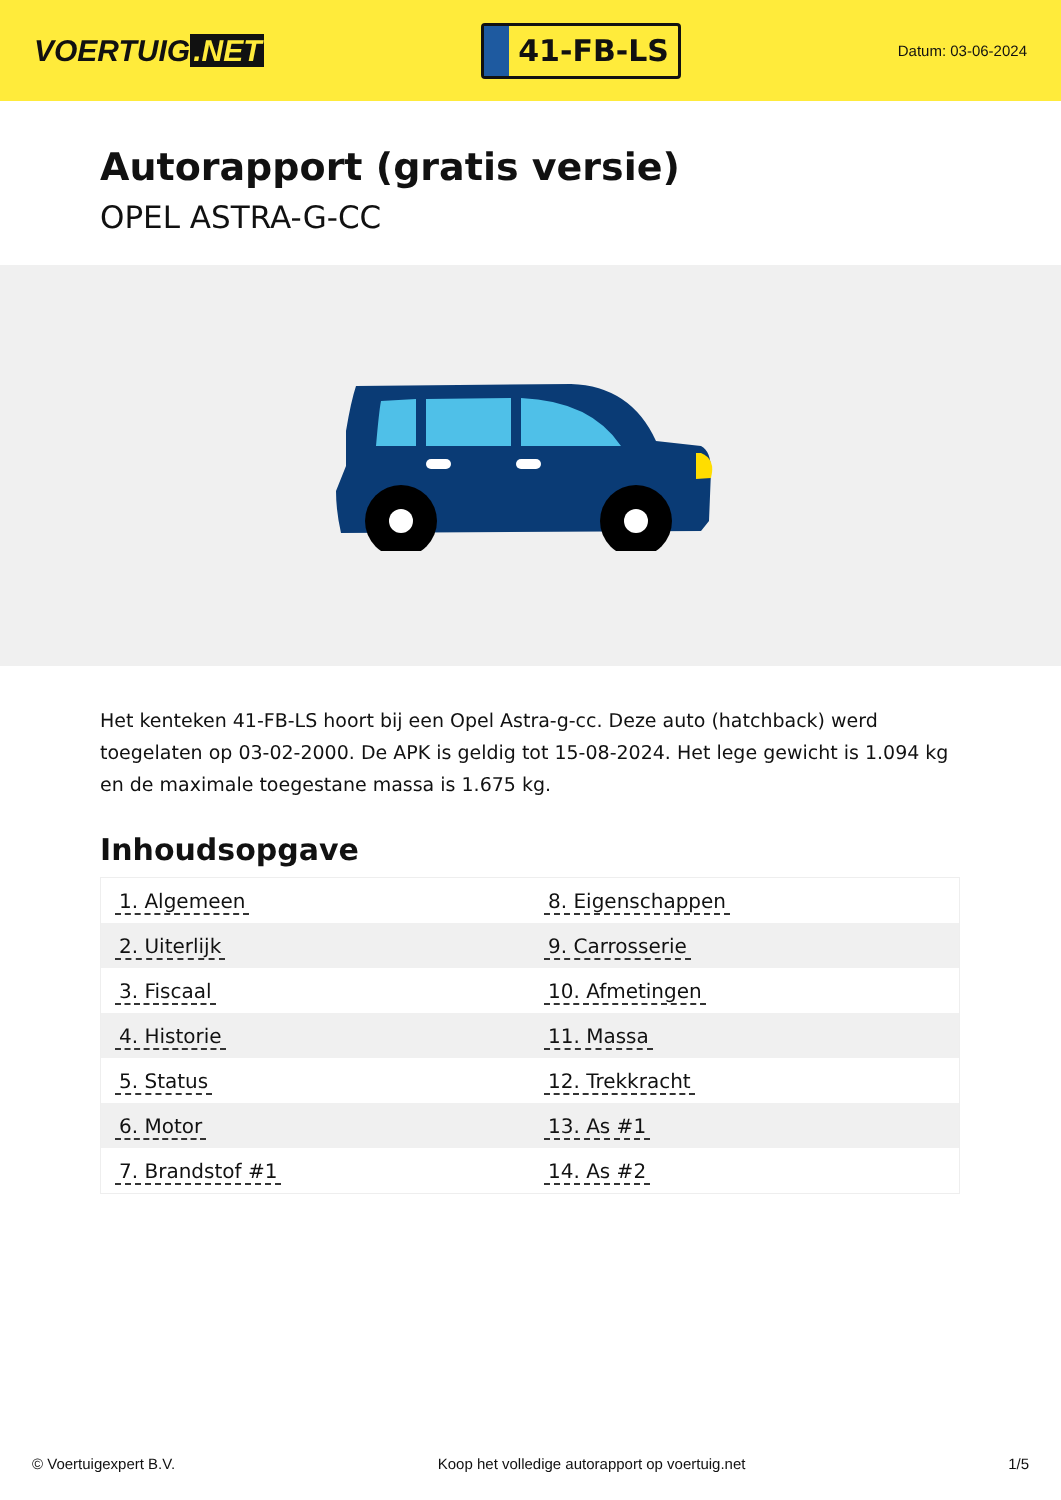VOERTUIG.NET
41-FB-LS
Datum: 03-06-2024
Autorapport (gratis versie)
OPEL ASTRA-G-CC
Het kenteken 41-FB-LS hoort bij een Opel Astra-g-cc. Deze auto (hatchback) werd toegelaten op 03-02-2000. De APK is geldig tot 15-08-2024. Het lege gewicht is 1.094 kg en de maximale toegestane massa is 1.675 kg.
Inhoudsopgave
| 1. Algemeen | 8. Eigenschappen |
| 2. Uiterlijk | 9. Carrosserie |
| 3. Fiscaal | 10. Afmetingen |
| 4. Historie | 11. Massa |
| 5. Status | 12. Trekkracht |
| 6. Motor | 13. As #1 |
| 7. Brandstof #1 | 14. As #2 |
© Voertuigexpert B.V. Koop het volledige autorapport op voertuig.net 1/5